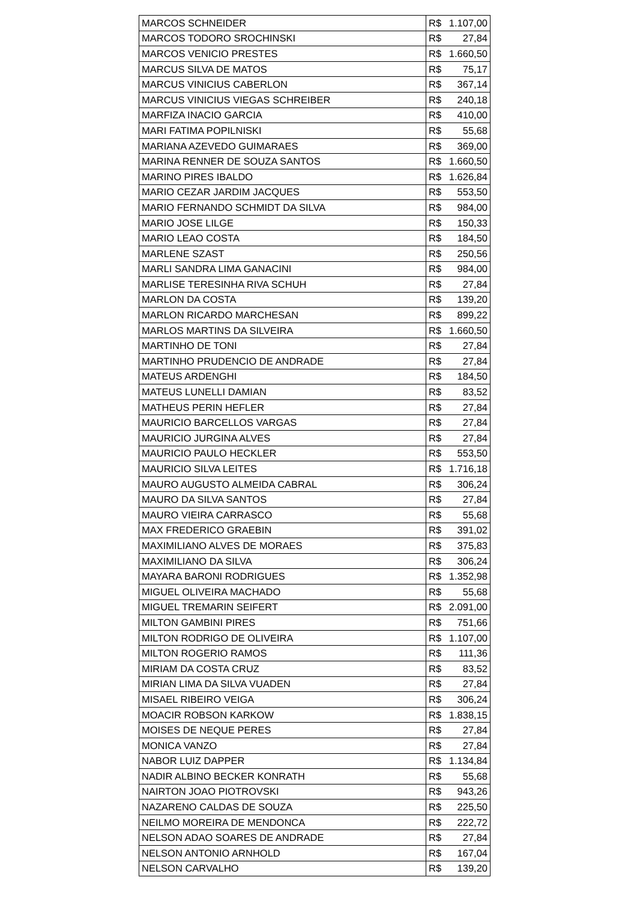| MARCOS SCHNEIDER | R$ 1.107,00 |
| MARCOS TODORO SROCHINSKI | R$ 27,84 |
| MARCOS VENICIO PRESTES | R$ 1.660,50 |
| MARCUS SILVA DE MATOS | R$ 75,17 |
| MARCUS VINICIUS CABERLON | R$ 367,14 |
| MARCUS VINICIUS VIEGAS SCHREIBER | R$ 240,18 |
| MARFIZA INACIO GARCIA | R$ 410,00 |
| MARI FATIMA POPILNISKI | R$ 55,68 |
| MARIANA AZEVEDO GUIMARAES | R$ 369,00 |
| MARINA RENNER DE SOUZA SANTOS | R$ 1.660,50 |
| MARINO PIRES IBALDO | R$ 1.626,84 |
| MARIO CEZAR JARDIM JACQUES | R$ 553,50 |
| MARIO FERNANDO SCHMIDT DA SILVA | R$ 984,00 |
| MARIO JOSE LILGE | R$ 150,33 |
| MARIO LEAO COSTA | R$ 184,50 |
| MARLENE SZAST | R$ 250,56 |
| MARLI SANDRA LIMA GANACINI | R$ 984,00 |
| MARLISE TERESINHA RIVA SCHUH | R$ 27,84 |
| MARLON DA COSTA | R$ 139,20 |
| MARLON RICARDO MARCHESAN | R$ 899,22 |
| MARLOS MARTINS DA SILVEIRA | R$ 1.660,50 |
| MARTINHO DE TONI | R$ 27,84 |
| MARTINHO PRUDENCIO DE ANDRADE | R$ 27,84 |
| MATEUS ARDENGHI | R$ 184,50 |
| MATEUS LUNELLI DAMIAN | R$ 83,52 |
| MATHEUS PERIN HEFLER | R$ 27,84 |
| MAURICIO BARCELLOS VARGAS | R$ 27,84 |
| MAURICIO JURGINA ALVES | R$ 27,84 |
| MAURICIO PAULO HECKLER | R$ 553,50 |
| MAURICIO SILVA LEITES | R$ 1.716,18 |
| MAURO AUGUSTO ALMEIDA CABRAL | R$ 306,24 |
| MAURO DA SILVA SANTOS | R$ 27,84 |
| MAURO VIEIRA CARRASCO | R$ 55,68 |
| MAX FREDERICO GRAEBIN | R$ 391,02 |
| MAXIMILIANO ALVES DE MORAES | R$ 375,83 |
| MAXIMILIANO DA SILVA | R$ 306,24 |
| MAYARA BARONI RODRIGUES | R$ 1.352,98 |
| MIGUEL OLIVEIRA MACHADO | R$ 55,68 |
| MIGUEL TREMARIN SEIFERT | R$ 2.091,00 |
| MILTON GAMBINI PIRES | R$ 751,66 |
| MILTON RODRIGO DE OLIVEIRA | R$ 1.107,00 |
| MILTON ROGERIO RAMOS | R$ 111,36 |
| MIRIAM DA COSTA CRUZ | R$ 83,52 |
| MIRIAN LIMA DA SILVA VUADEN | R$ 27,84 |
| MISAEL RIBEIRO VEIGA | R$ 306,24 |
| MOACIR ROBSON KARKOW | R$ 1.838,15 |
| MOISES DE NEQUE PERES | R$ 27,84 |
| MONICA VANZO | R$ 27,84 |
| NABOR LUIZ DAPPER | R$ 1.134,84 |
| NADIR ALBINO BECKER KONRATH | R$ 55,68 |
| NAIRTON JOAO PIOTROVSKI | R$ 943,26 |
| NAZARENO CALDAS DE SOUZA | R$ 225,50 |
| NEILMO MOREIRA DE MENDONCA | R$ 222,72 |
| NELSON ADAO SOARES DE ANDRADE | R$ 27,84 |
| NELSON ANTONIO ARNHOLD | R$ 167,04 |
| NELSON CARVALHO | R$ 139,20 |